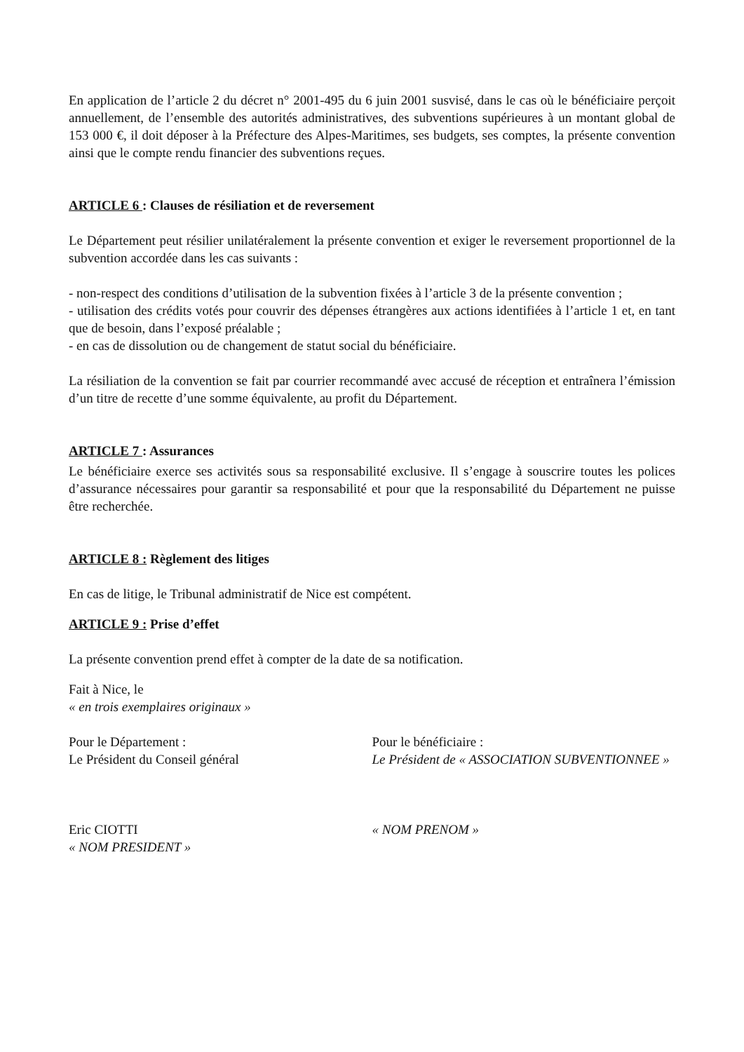En application de l’article 2 du décret n° 2001-495 du 6 juin 2001 susvisé, dans le cas où le bénéficiaire perçoit annuellement, de l’ensemble des autorités administratives, des subventions supérieures à un montant global de 153 000 €, il doit déposer à la Préfecture des Alpes-Maritimes, ses budgets, ses comptes, la présente convention ainsi que le compte rendu financier des subventions reçues.
ARTICLE 6 : Clauses de résiliation et de reversement
Le Département peut résilier unilatéralement la présente convention et exiger le reversement proportionnel de la subvention accordée dans les cas suivants :
- non-respect des conditions d’utilisation de la subvention fixées à l’article 3 de la présente convention ;
- utilisation des crédits votés pour couvrir des dépenses étrangères aux actions identifiées à l’article 1 et, en tant que de besoin, dans l’exposé préalable ;
- en cas de dissolution ou de changement de statut social du bénéficiaire.
La résiliation de la convention se fait par courrier recommandé avec accusé de réception et entraînera l’émission d’un titre de recette d’une somme équivalente, au profit du Département.
ARTICLE 7 : Assurances
Le bénéficiaire exerce ses activités sous sa responsabilité exclusive. Il s’engage à souscrire toutes les polices d’assurance nécessaires pour garantir sa responsabilité et pour que la responsabilité du Département ne puisse être recherchée.
ARTICLE 8 : Règlement des litiges
En cas de litige, le Tribunal administratif de Nice est compétent.
ARTICLE 9 : Prise d’effet
La présente convention prend effet à compter de la date de sa notification.
Fait à Nice, le
« en trois exemplaires originaux »
Pour le Département :
Le Président du Conseil général
Pour le bénéficiaire :
Le Président de « ASSOCIATION SUBVENTIONNEE »
Eric CIOTTI
« NOM PRESIDENT »
« NOM PRENOM »